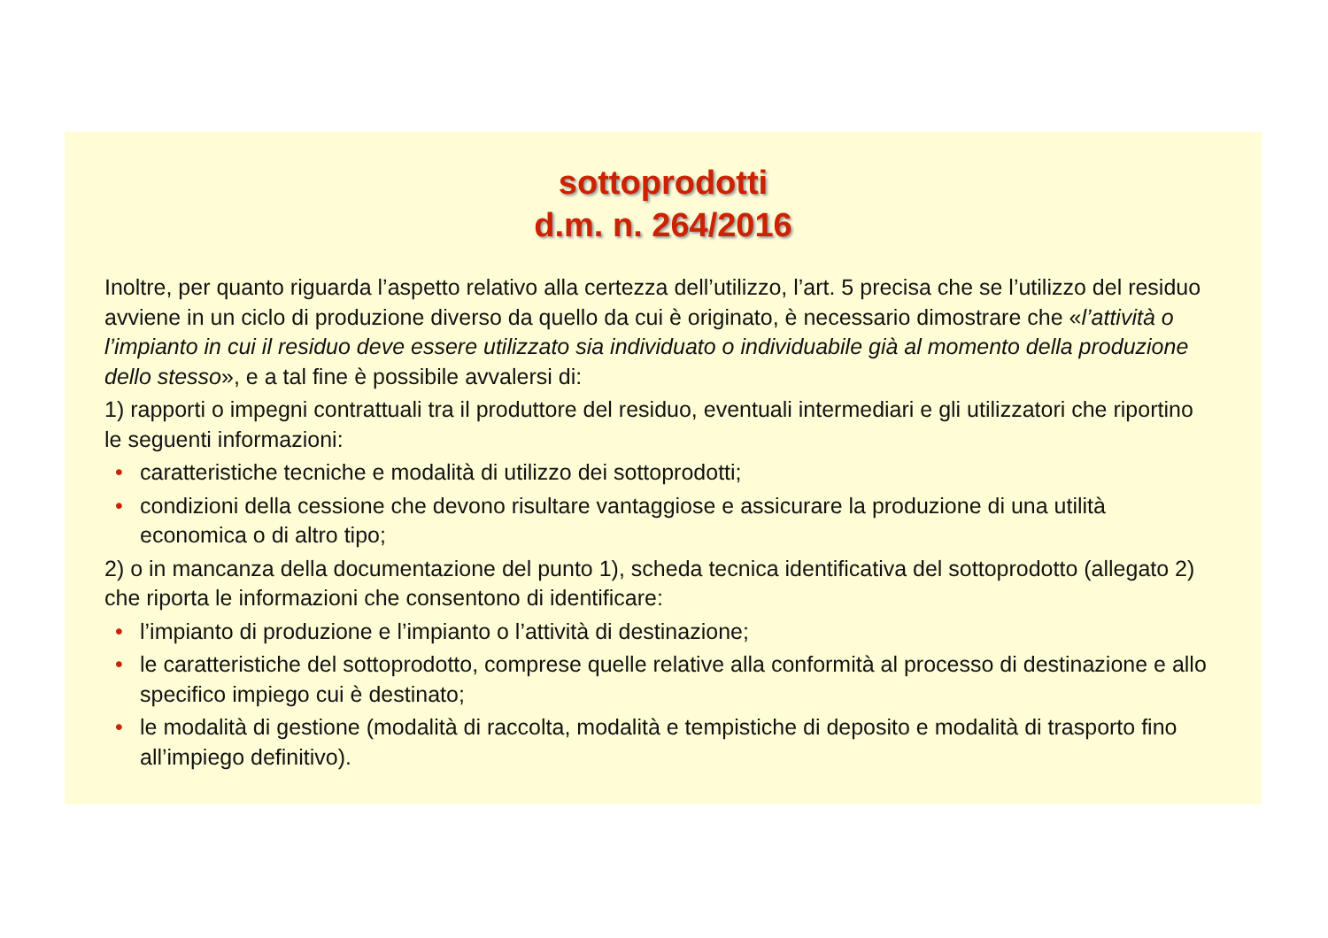sottoprodotti
d.m. n. 264/2016
Inoltre, per quanto riguarda l’aspetto relativo alla certezza dell’utilizzo, l’art. 5 precisa che se l’utilizzo del residuo avviene in un ciclo di produzione diverso da quello da cui è originato, è necessario dimostrare che «l’attività o l’impianto in cui il residuo deve essere utilizzato sia individuato o individuabile già al momento della produzione dello stesso», e a tal fine è possibile avvalersi di:
1) rapporti o impegni contrattuali tra il produttore del residuo, eventuali intermediari e gli utilizzatori che riportino le seguenti informazioni:
• caratteristiche tecniche e modalità di utilizzo dei sottoprodotti;
• condizioni della cessione che devono risultare vantaggiose e assicurare la produzione di una utilità economica o di altro tipo;
2) o in mancanza della documentazione del punto 1), scheda tecnica identificativa del sottoprodotto (allegato 2) che riporta le informazioni che consentono di identificare:
• l’impianto di produzione e l’impianto o l’attività di destinazione;
• le caratteristiche del sottoprodotto, comprese quelle relative alla conformità al processo di destinazione e allo specifico impiego cui è destinato;
• le modalità di gestione (modalità di raccolta, modalità e tempistiche di deposito e modalità di trasporto fino all’impiego definitivo).